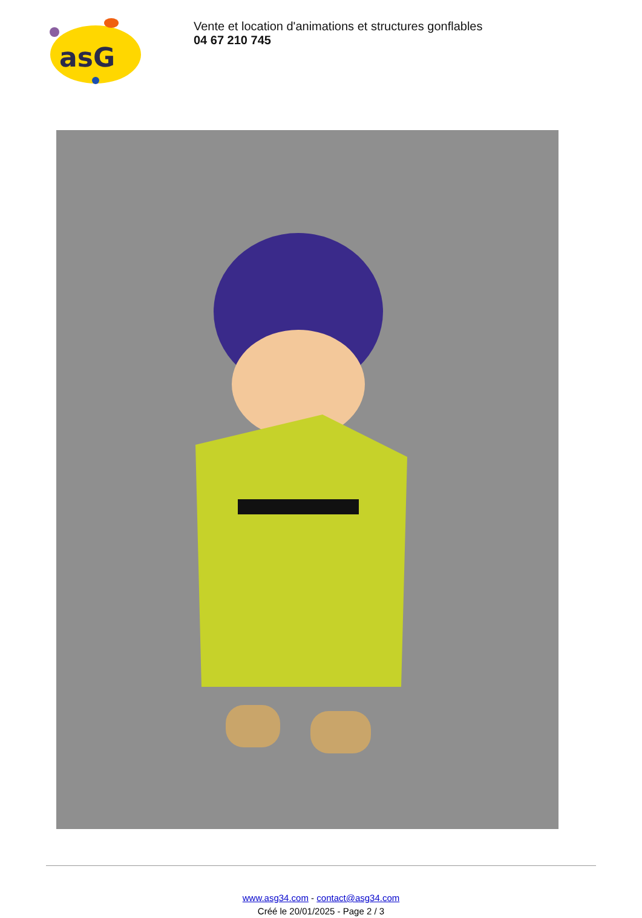asG
Vente et location d'animations et structures gonflables
04 67 210 745
www.asg34.com - contact@asg34.com
Créé le 20/01/2025 - Page 2 / 3